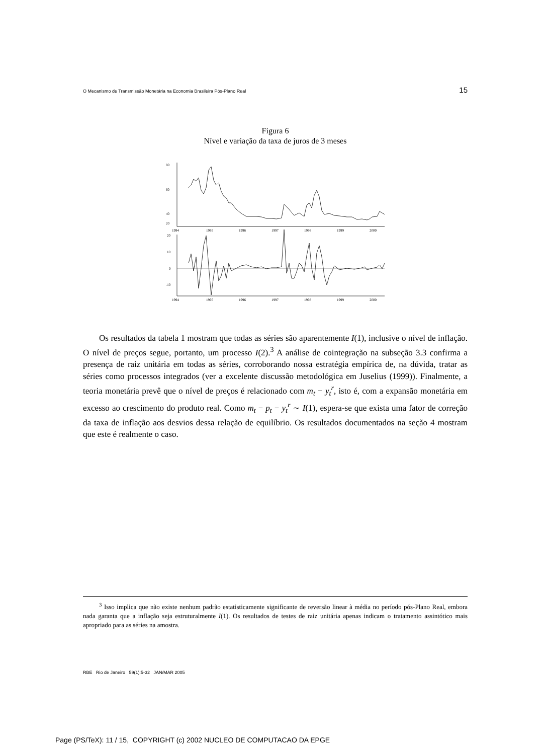O Mecanismo de Transmissão Monetária na Economia Brasileira Pós-Plano Real 15
Figura 6
Nível e variação da taxa de juros de 3 meses
80
60
40
20
20
10
0
-10
1994
1995
1996
1997
1998
1999
2000
1994
1995
1996
1997
1998
1999
2000
Os resultados da tabela 1 mostram que todas as séries são aparentemente I(1), inclusive o nível de inflação. O nível de preços segue, portanto, um processo I(2).<sup>3</sup> A análise de cointegração na subseção 3.3 confirma a presença de raiz unitária em todas as séries, corroborando nossa estratégia empírica de, na dúvida, tratar as séries como processos integrados (ver a excelente discussão metodológica em Juselius (1999)). Finalmente, a teoria monetária prevê que o nível de preços é relacionado com m<sub>t</sub> − y<sub>t</sub><sup>r</sup>, isto é, com a expansão monetária em excesso ao crescimento do produto real. Como m<sub>t</sub> − p<sub>t</sub> − y<sub>t</sub><sup>r</sup> ∼ I(1), espera-se que exista uma fator de correção da taxa de inflação aos desvios dessa relação de equilíbrio. Os resultados documentados na seção 4 mostram que este é realmente o caso.
<sup>3</sup> Isso implica que não existe nenhum padrão estatisticamente significante de reversão linear à média no período pós-Plano Real, embora nada garanta que a inflação seja estruturalmente I(1). Os resultados de testes de raiz unitária apenas indicam o tratamento assintótico mais apropriado para as séries na amostra.
RBE Rio de Janeiro 59(1):5-32 JAN/MAR 2005
Page (PS/TeX): 11 / 15, COPYRIGHT (c) 2002 NUCLEO DE COMPUTACAO DA EPGE